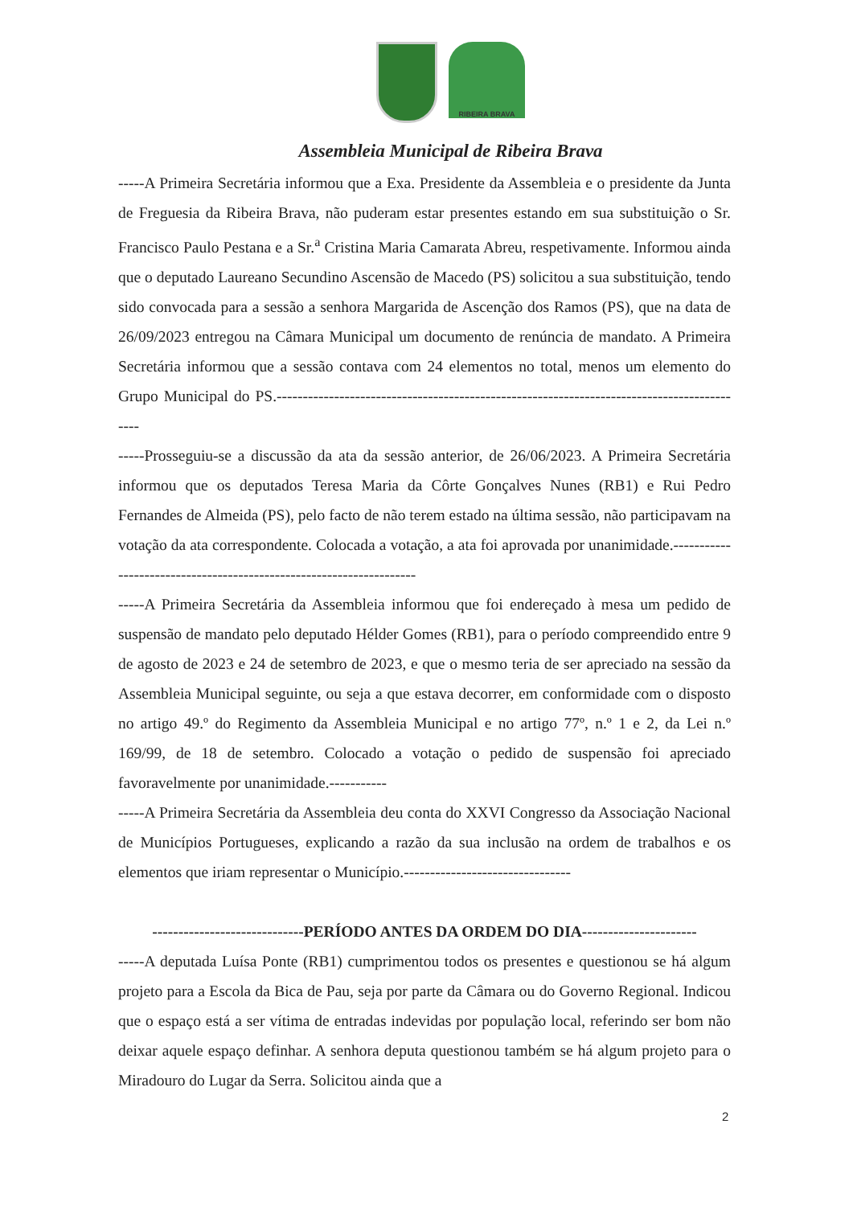RIBEIRA BRAVA
Assembleia Municipal de Ribeira Brava
-----A Primeira Secretária informou que a Exa. Presidente da Assembleia e o presidente da Junta de Freguesia da Ribeira Brava, não puderam estar presentes estando em sua substituição o Sr. Francisco Paulo Pestana e a Sr.<sup>a</sup> Cristina Maria Camarata Abreu, respetivamente. Informou ainda que o deputado Laureano Secundino Ascensão de Macedo (PS) solicitou a sua substituição, tendo sido convocada para a sessão a senhora Margarida de Ascenção dos Ramos (PS), que na data de 26/09/2023 entregou na Câmara Municipal um documento de renúncia de mandato. A Primeira Secretária informou que a sessão contava com 24 elementos no total, menos um elemento do Grupo Municipal do PS.-------------------------------------------------------------------------------------------
-----Prosseguiu-se a discussão da ata da sessão anterior, de 26/06/2023. A Primeira Secretária informou que os deputados Teresa Maria da Côrte Gonçalves Nunes (RB1) e Rui Pedro Fernandes de Almeida (PS), pelo facto de não terem estado na última sessão, não participavam na votação da ata correspondente. Colocada a votação, a ata foi aprovada por unanimidade.--------------------------------------------------------------------
-----A Primeira Secretária da Assembleia informou que foi endereçado à mesa um pedido de suspensão de mandato pelo deputado Hélder Gomes (RB1), para o período compreendido entre 9 de agosto de 2023 e 24 de setembro de 2023, e que o mesmo teria de ser apreciado na sessão da Assembleia Municipal seguinte, ou seja a que estava decorrer, em conformidade com o disposto no artigo 49.º do Regimento da Assembleia Municipal e no artigo 77º, n.º 1 e 2, da Lei n.º 169/99, de 18 de setembro. Colocado a votação o pedido de suspensão foi apreciado favoravelmente por unanimidade.-----------
-----A Primeira Secretária da Assembleia deu conta do XXVI Congresso da Associação Nacional de Municípios Portugueses, explicando a razão da sua inclusão na ordem de trabalhos e os elementos que iriam representar o Município.--------------------------------
-----------------------------PERÍODO ANTES DA ORDEM DO DIA----------------------
-----A deputada Luísa Ponte (RB1) cumprimentou todos os presentes e questionou se há algum projeto para a Escola da Bica de Pau, seja por parte da Câmara ou do Governo Regional. Indicou que o espaço está a ser vítima de entradas indevidas por população local, referindo ser bom não deixar aquele espaço definhar. A senhora deputa questionou também se há algum projeto para o Miradouro do Lugar da Serra. Solicitou ainda que a
2